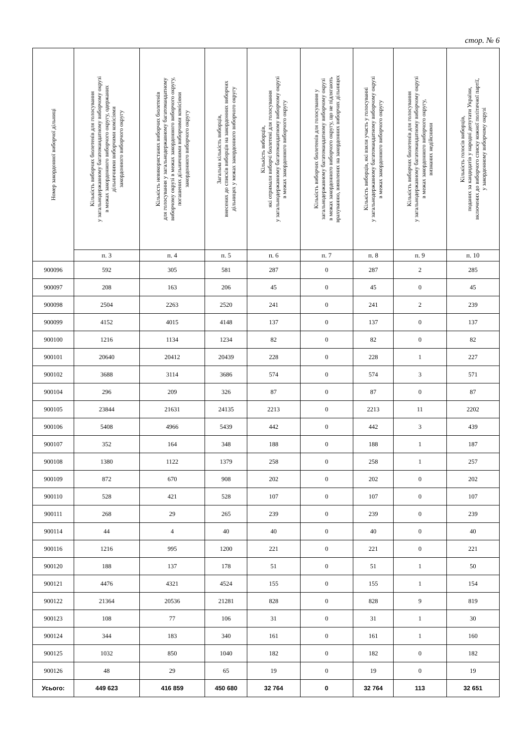стор. № 6
| Номер закордонної виборчої дільниці | Кількість виборчих бюлетенів для голосування у загальнодержавному багатомандатному виборчому окрузі в межах закордонного виборчого округу, одержаних дільничними виборчими комісіями закордонного виборчого округу | Кількість невикористаних виборчих бюлетенів для голосування у загальнодержавному багатомандатному виборчому окрузі в межах закордонного виборчого округу, погашених дільничними виборчими комісіями закордонного виборчого округу | Загальна кількість виборців, внесених до списків виборців на закордонних виборчих дільницях у межах закордонного виборчого округу | Кількість виборців, які отримали виборчі бюлетені для голосування у загальнодержавному багатомандатному виборчому окрузі в межах закордонного виборчого округу | Кількість виборчих бюлетенів для голосування у загальнодержавному багатомандатному виборчому окрузі в межах закордонного виборчого округу, що не підлягають врахуванню, виявлених на закордонних виборчих дільницях | Кількість виборців, які взяли участь у голосуванні у загальнодержавному багатомандатному виборчому окрузі в межах закордонного виборчого округу | Кількість виборчих бюлетенів для голосування у загальнодержавному багатомандатному виборчому окрузі в межах закордонного виборчого округу, визнаних недійсними | Кількість голосів виборців, поданих за кандидатів у народні депутати України, включених до виборчого списку кожної політичної партії, у закордонному виборчому окрузі |
| --- | --- | --- | --- | --- | --- | --- | --- | --- |
| | п. 3 | п. 4 | п. 5 | п. 6 | п. 7 | п. 8 | п. 9 | п. 10 |
| 900096 | 592 | 305 | 581 | 287 | 0 | 287 | 2 | 285 |
| 900097 | 208 | 163 | 206 | 45 | 0 | 45 | 0 | 45 |
| 900098 | 2504 | 2263 | 2520 | 241 | 0 | 241 | 2 | 239 |
| 900099 | 4152 | 4015 | 4148 | 137 | 0 | 137 | 0 | 137 |
| 900100 | 1216 | 1134 | 1234 | 82 | 0 | 82 | 0 | 82 |
| 900101 | 20640 | 20412 | 20439 | 228 | 0 | 228 | 1 | 227 |
| 900102 | 3688 | 3114 | 3686 | 574 | 0 | 574 | 3 | 571 |
| 900104 | 296 | 209 | 326 | 87 | 0 | 87 | 0 | 87 |
| 900105 | 23844 | 21631 | 24135 | 2213 | 0 | 2213 | 11 | 2202 |
| 900106 | 5408 | 4966 | 5439 | 442 | 0 | 442 | 3 | 439 |
| 900107 | 352 | 164 | 348 | 188 | 0 | 188 | 1 | 187 |
| 900108 | 1380 | 1122 | 1379 | 258 | 0 | 258 | 1 | 257 |
| 900109 | 872 | 670 | 908 | 202 | 0 | 202 | 0 | 202 |
| 900110 | 528 | 421 | 528 | 107 | 0 | 107 | 0 | 107 |
| 900111 | 268 | 29 | 265 | 239 | 0 | 239 | 0 | 239 |
| 900114 | 44 | 4 | 40 | 40 | 0 | 40 | 0 | 40 |
| 900116 | 1216 | 995 | 1200 | 221 | 0 | 221 | 0 | 221 |
| 900120 | 188 | 137 | 178 | 51 | 0 | 51 | 1 | 50 |
| 900121 | 4476 | 4321 | 4524 | 155 | 0 | 155 | 1 | 154 |
| 900122 | 21364 | 20536 | 21281 | 828 | 0 | 828 | 9 | 819 |
| 900123 | 108 | 77 | 106 | 31 | 0 | 31 | 1 | 30 |
| 900124 | 344 | 183 | 340 | 161 | 0 | 161 | 1 | 160 |
| 900125 | 1032 | 850 | 1040 | 182 | 0 | 182 | 0 | 182 |
| 900126 | 48 | 29 | 65 | 19 | 0 | 19 | 0 | 19 |
| Усього: | 449 623 | 416 859 | 450 680 | 32 764 | 0 | 32 764 | 113 | 32 651 |